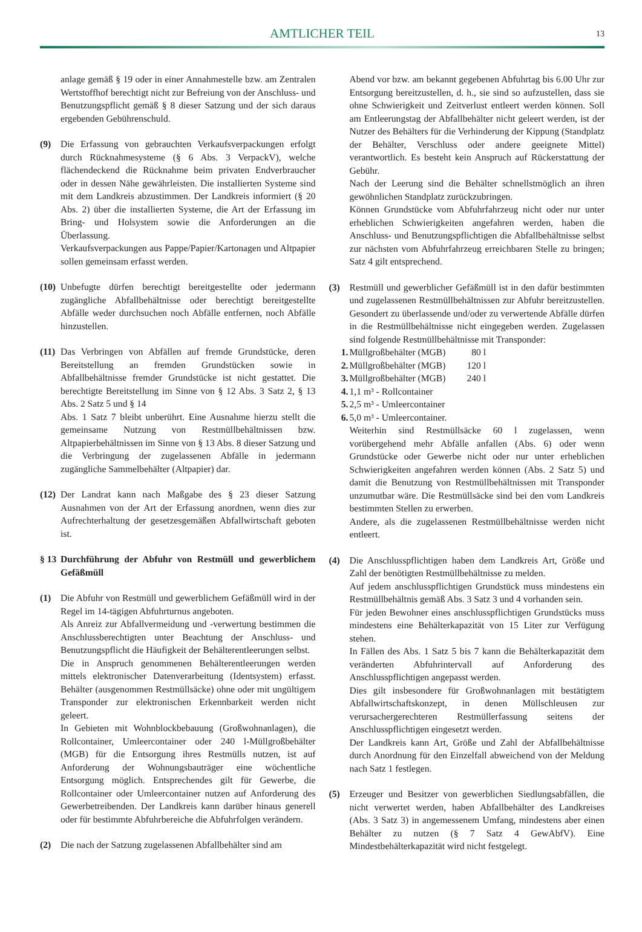AMTLICHER TEIL 13
anlage gemäß § 19 oder in einer Annahmestelle bzw. am Zentralen Wertstoffhof berechtigt nicht zur Befreiung von der Anschluss- und Benutzungspflicht gemäß § 8 dieser Satzung und der sich daraus ergebenden Gebührenschuld.
(9) Die Erfassung von gebrauchten Verkaufsverpackungen erfolgt durch Rücknahmesysteme (§ 6 Abs. 3 VerpackV), welche flächendeckend die Rücknahme beim privaten Endverbraucher oder in dessen Nähe gewährleisten. Die installierten Systeme sind mit dem Landkreis abzustimmen. Der Landkreis informiert (§ 20 Abs. 2) über die installierten Systeme, die Art der Erfassung im Bring- und Holsystem sowie die Anforderungen an die Überlassung.
Verkaufsverpackungen aus Pappe/Papier/Kartonagen und Altpapier sollen gemeinsam erfasst werden.
(10)
Unbefugte dürfen berechtigt bereitgestellte oder jedermann zugängliche Abfallbehältnisse oder berechtigt bereitgestellte Abfälle weder durchsuchen noch Abfälle entfernen, noch Abfälle hinzustellen.
(11)
Das Verbringen von Abfällen auf fremde Grundstücke, deren Bereitstellung an fremden Grundstücken sowie in Abfallbehältnisse fremder Grundstücke ist nicht gestattet. Die berechtigte Bereitstellung im Sinne von § 12 Abs. 3 Satz 2, § 13 Abs. 2 Satz 5 und § 14
Abs. 1 Satz 7 bleibt unberührt. Eine Ausnahme hierzu stellt die gemeinsame Nutzung von Restmüllbehältnissen bzw. Altpapierbehältnissen im Sinne von § 13 Abs. 8 dieser Satzung und die Verbringung der zugelassenen Abfälle in jedermann zugängliche Sammelbehälter (Altpapier) dar.
(12)
Der Landrat kann nach Maßgabe des § 23 dieser Satzung Ausnahmen von der Art der Erfassung anordnen, wenn dies zur Aufrechterhaltung der gesetzesgemäßen Abfallwirtschaft geboten ist.
§ 13
Durchführung der Abfuhr von Restmüll und gewerblichem Gefäßmüll
(1) Die Abfuhr von Restmüll und gewerblichem Gefäßmüll wird in der Regel im 14-tägigen Abfuhrturnus angeboten.
Als Anreiz zur Abfallvermeidung und -verwertung bestimmen die Anschlussberechtigten unter Beachtung der Anschluss- und Benutzungspflicht die Häufigkeit der Behälterentleerungen selbst.
Die in Anspruch genommenen Behälterentleerungen werden mittels elektronischer Datenverarbeitung (Identsystem) erfasst. Behälter (ausgenommen Restmüllsäcke) ohne oder mit ungültigem Transponder zur elektronischen Erkennbarkeit werden nicht geleert.
In Gebieten mit Wohnblockbebauung (Großwohnanlagen), die Rollcontainer, Umleercontainer oder 240 l-Müllgroßbehälter (MGB) für die Entsorgung ihres Restmülls nutzen, ist auf Anforderung der Wohnungsbauträger eine wöchentliche Entsorgung möglich. Entsprechendes gilt für Gewerbe, die Rollcontainer oder Umleercontainer nutzen auf Anforderung des Gewerbetreibenden. Der Landkreis kann darüber hinaus generell oder für bestimmte Abfuhrbereiche die Abfuhrfolgen verändern.
(2) Die nach der Satzung zugelassenen Abfallbehälter sind am
Abend vor bzw. am bekannt gegebenen Abfuhrtag bis 6.00 Uhr zur Entsorgung bereitzustellen, d. h., sie sind so aufzustellen, dass sie ohne Schwierigkeit und Zeitverlust entleert werden können. Soll am Entleerungstag der Abfallbehälter nicht geleert werden, ist der Nutzer des Behälters für die Verhinderung der Kippung (Standplatz der Behälter, Verschluss oder andere geeignete Mittel) verantwortlich. Es besteht kein Anspruch auf Rückerstattung der Gebühr.
Nach der Leerung sind die Behälter schnellstmöglich an ihren gewöhnlichen Standplatz zurückzubringen.
Können Grundstücke vom Abfuhrfahrzeug nicht oder nur unter erheblichen Schwierigkeiten angefahren werden, haben die Anschluss- und Benutzungspflichtigen die Abfallbehältnisse selbst zur nächsten vom Abfuhrfahrzeug erreichbaren Stelle zu bringen; Satz 4 gilt entsprechend.
(3) Restmüll und gewerblicher Gefäßmüll ist in den dafür bestimmten und zugelassenen Restmüllbehältnissen zur Abfuhr bereitzustellen. Gesondert zu überlassende und/oder zu verwertende Abfälle dürfen in die Restmüllbehältnisse nicht eingegeben werden. Zugelassen sind folgende Restmüllbehältnisse mit Transponder:
1. Müllgroßbehälter (MGB) 80 l
2. Müllgroßbehälter (MGB) 120 l
3. Müllgroßbehälter (MGB) 240 l
4. 1,1 m³ - Rollcontainer
5. 2,5 m³ - Umleercontainer
6. 5,0 m³ - Umleercontainer.
Weiterhin sind Restmüllsäcke 60 l zugelassen, wenn vorübergehend mehr Abfälle anfallen (Abs. 6) oder wenn Grundstücke oder Gewerbe nicht oder nur unter erheblichen Schwierigkeiten angefahren werden können (Abs. 2 Satz 5) und damit die Benutzung von Restmüllbehältnissen mit Transponder unzumutbar wäre. Die Restmüllsäcke sind bei den vom Landkreis bestimmten Stellen zu erwerben.
Andere, als die zugelassenen Restmüllbehältnisse werden nicht entleert.
(4) Die Anschlusspflichtigen haben dem Landkreis Art, Größe und Zahl der benötigten Restmüllbehältnisse zu melden.
Auf jedem anschlusspflichtigen Grundstück muss mindestens ein Restmüllbehältnis gemäß Abs. 3 Satz 3 und 4 vorhanden sein.
Für jeden Bewohner eines anschlusspflichtigen Grundstücks muss mindestens eine Behälterkapazität von 15 Liter zur Verfügung stehen.
In Fällen des Abs. 1 Satz 5 bis 7 kann die Behälterkapazität dem veränderten Abfuhrintervall auf Anforderung des Anschlusspflichtigen angepasst werden.
Dies gilt insbesondere für Großwohnanlagen mit bestätigtem Abfallwirtschaftskonzept, in denen Müllschleusen zur verursachergerechteren Restmüllerfassung seitens der Anschlusspflichtigen eingesetzt werden.
Der Landkreis kann Art, Größe und Zahl der Abfallbehältnisse durch Anordnung für den Einzelfall abweichend von der Meldung nach Satz 1 festlegen.
(5) Erzeuger und Besitzer von gewerblichen Siedlungsabfällen, die nicht verwertet werden, haben Abfallbehälter des Landkreises (Abs. 3 Satz 3) in angemessenem Umfang, mindestens aber einen Behälter zu nutzen (§ 7 Satz 4 GewAbfV). Eine Mindestbehälterkapazität wird nicht festgelegt.